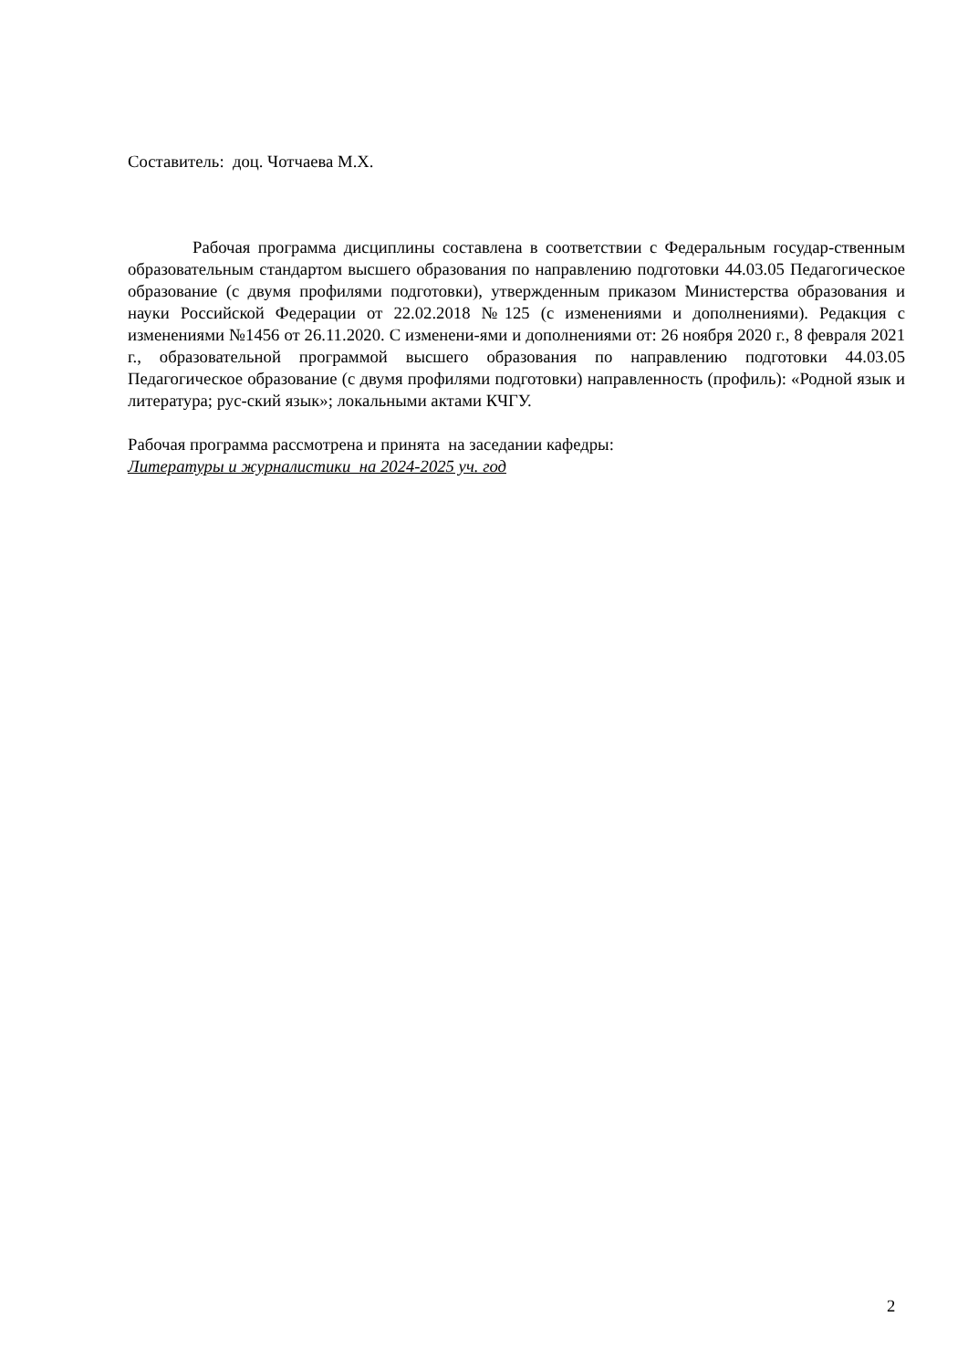Составитель: доц. Чотчаева М.Х.
Рабочая программа дисциплины составлена в соответствии с Федеральным государ-ственным образовательным стандартом высшего образования по направлению подготовки 44.03.05 Педагогическое образование (с двумя профилями подготовки), утвержденным приказом Министерства образования и науки Российской Федерации от 22.02.2018 №125 (с изменениями и дополнениями). Редакция с изменениями №1456 от 26.11.2020. С изменени-ями и дополнениями от: 26 ноября 2020 г., 8 февраля 2021 г., образовательной программой высшего образования по направлению подготовки 44.03.05 Педагогическое образование (с двумя профилями подготовки) направленность (профиль): «Родной язык и литература; рус-ский язык»; локальными актами КЧГУ.
Рабочая программа рассмотрена и принята на заседании кафедры:
Литературы и журналистики на 2024-2025 уч. год
2